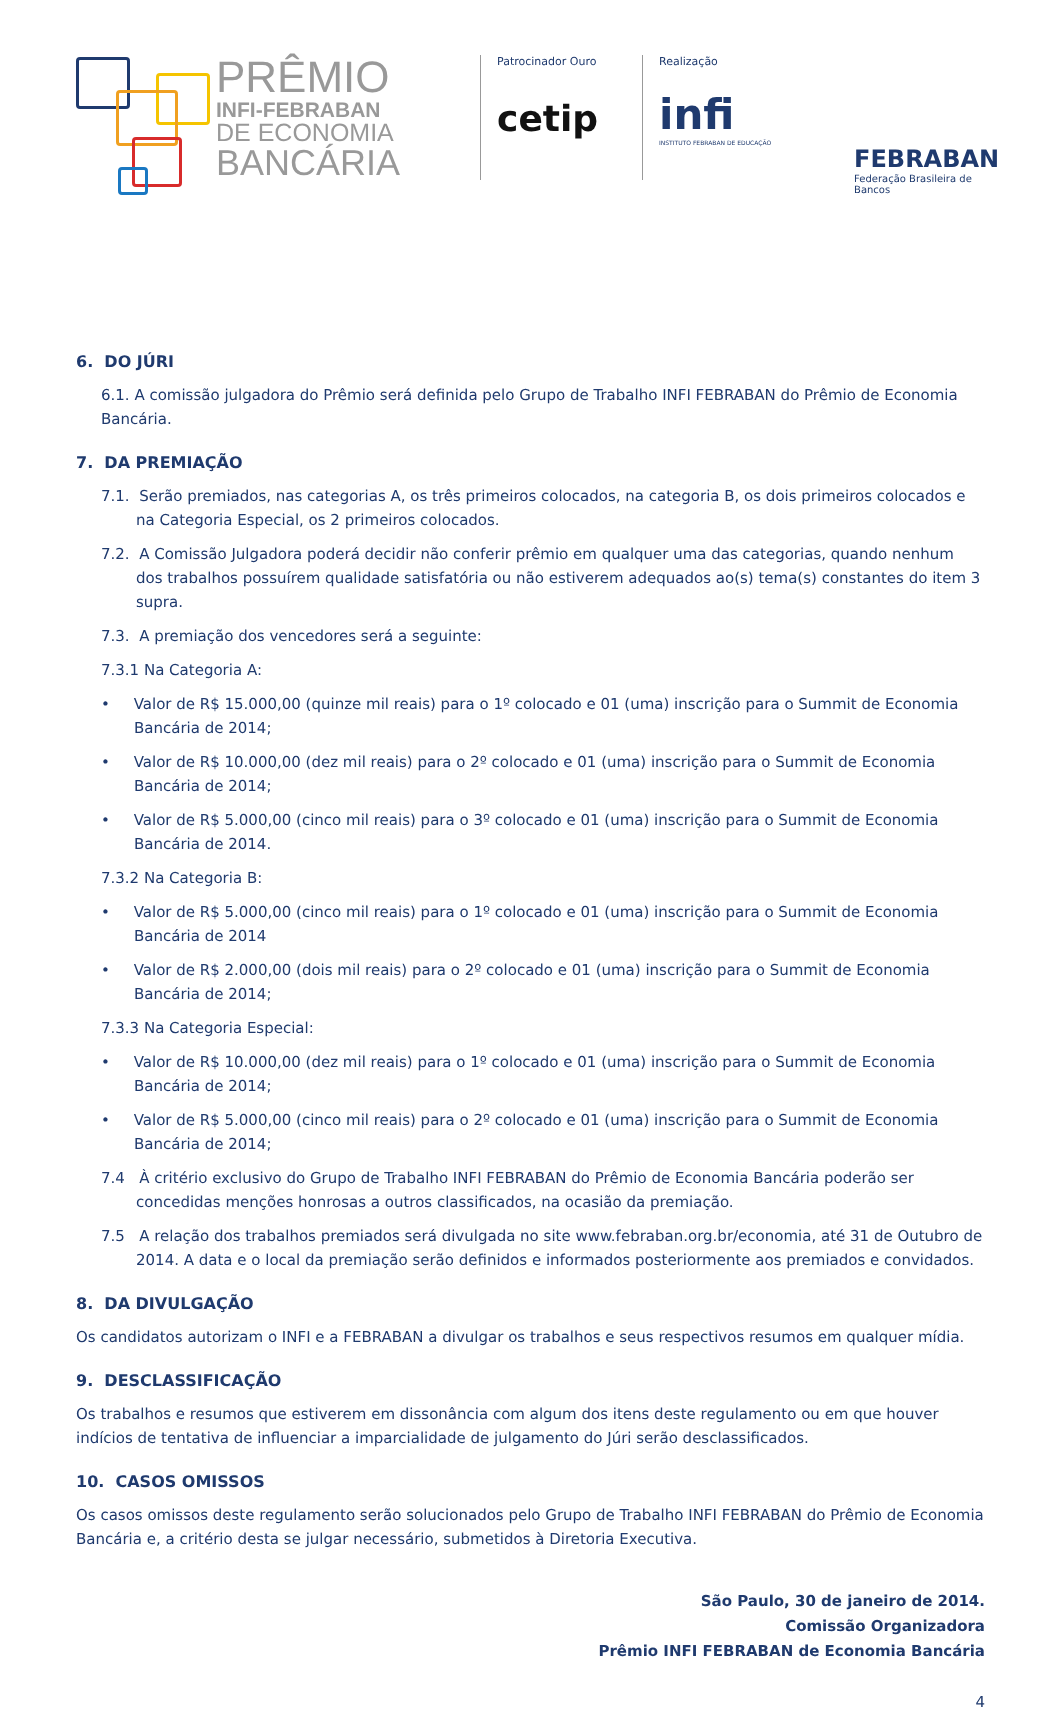PRÊMIO
INFI-FEBRABAN
DE ECONOMIA
BANCÁRIA
Patrocinador Ouro
cetip
Realização
infi
INSTITUTO FEBRABAN DE EDUCAÇÃO
FEBRABAN
Federação Brasileira de Bancos
6. DO JÚRI
6.1. A comissão julgadora do Prêmio será definida pelo Grupo de Trabalho INFI FEBRABAN do Prêmio de Economia Bancária.
7. DA PREMIAÇÃO
7.1. Serão premiados, nas categorias A, os três primeiros colocados, na categoria B, os dois primeiros colocados e na Categoria Especial, os 2 primeiros colocados.
7.2. A Comissão Julgadora poderá decidir não conferir prêmio em qualquer uma das categorias, quando nenhum dos trabalhos possuírem qualidade satisfatória ou não estiverem adequados ao(s) tema(s) constantes do item 3 supra.
7.3. A premiação dos vencedores será a seguinte:
7.3.1 Na Categoria A:
• Valor de R$ 15.000,00 (quinze mil reais) para o 1º colocado e 01 (uma) inscrição para o Summit de Economia Bancária de 2014;
• Valor de R$ 10.000,00 (dez mil reais) para o 2º colocado e 01 (uma) inscrição para o Summit de Economia Bancária de 2014;
• Valor de R$ 5.000,00 (cinco mil reais) para o 3º colocado e 01 (uma) inscrição para o Summit de Economia Bancária de 2014.
7.3.2 Na Categoria B:
• Valor de R$ 5.000,00 (cinco mil reais) para o 1º colocado e 01 (uma) inscrição para o Summit de Economia Bancária de 2014
• Valor de R$ 2.000,00 (dois mil reais) para o 2º colocado e 01 (uma) inscrição para o Summit de Economia Bancária de 2014;
7.3.3 Na Categoria Especial:
• Valor de R$ 10.000,00 (dez mil reais) para o 1º colocado e 01 (uma) inscrição para o Summit de Economia Bancária de 2014;
• Valor de R$ 5.000,00 (cinco mil reais) para o 2º colocado e 01 (uma) inscrição para o Summit de Economia Bancária de 2014;
7.4 À critério exclusivo do Grupo de Trabalho INFI FEBRABAN do Prêmio de Economia Bancária poderão ser concedidas menções honrosas a outros classificados, na ocasião da premiação.
7.5 A relação dos trabalhos premiados será divulgada no site www.febraban.org.br/economia, até 31 de Outubro de 2014. A data e o local da premiação serão definidos e informados posteriormente aos premiados e convidados.
8. DA DIVULGAÇÃO
Os candidatos autorizam o INFI e a FEBRABAN a divulgar os trabalhos e seus respectivos resumos em qualquer mídia.
9. DESCLASSIFICAÇÃO
Os trabalhos e resumos que estiverem em dissonância com algum dos itens deste regulamento ou em que houver indícios de tentativa de influenciar a imparcialidade de julgamento do Júri serão desclassificados.
10. CASOS OMISSOS
Os casos omissos deste regulamento serão solucionados pelo Grupo de Trabalho INFI FEBRABAN do Prêmio de Economia Bancária e, a critério desta se julgar necessário, submetidos à Diretoria Executiva.
São Paulo, 30 de janeiro de 2014.
Comissão Organizadora
Prêmio INFI FEBRABAN de Economia Bancária
4